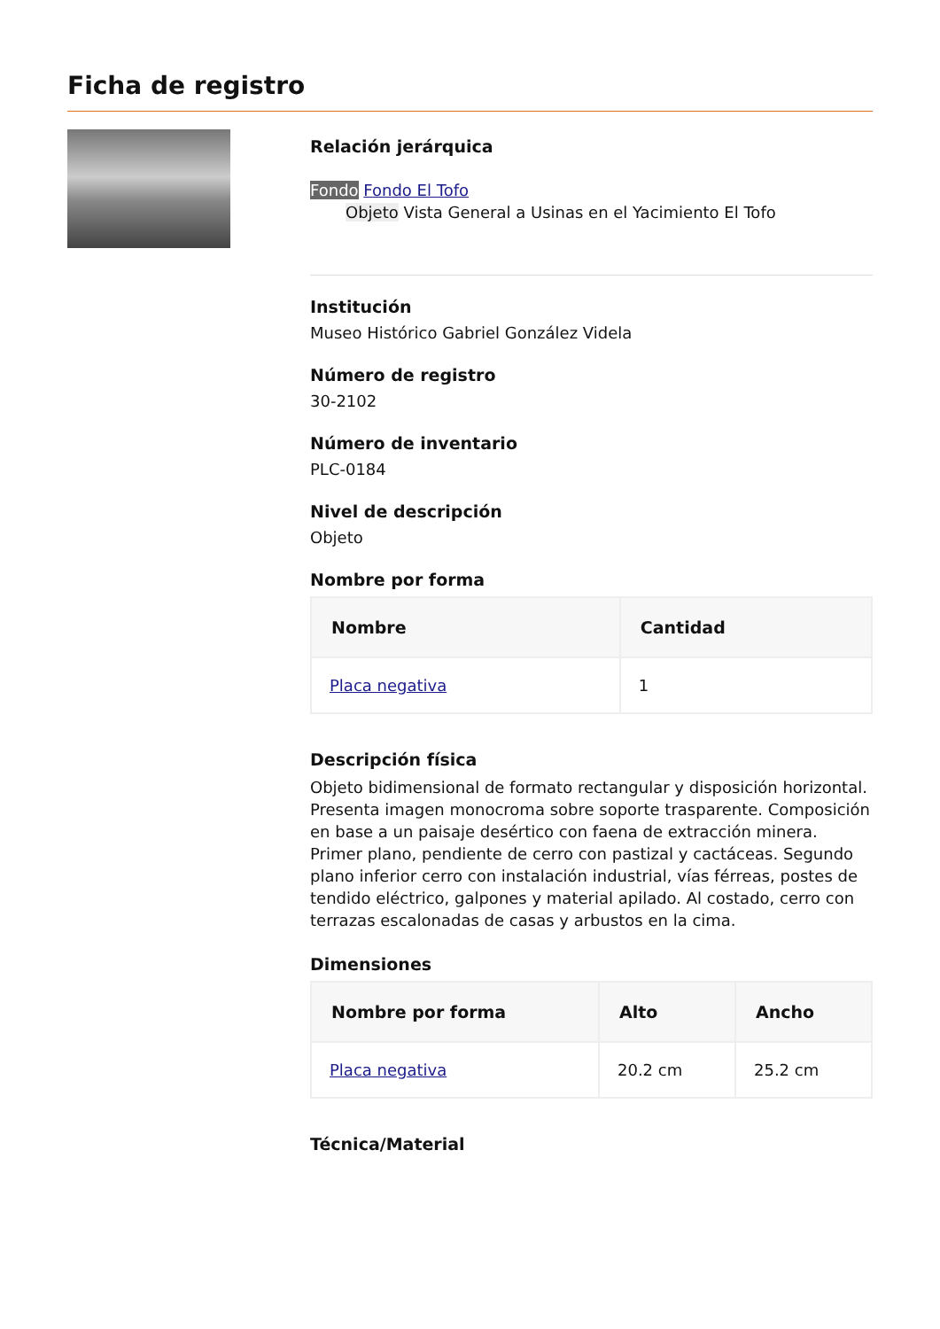Ficha de registro
Relación jerárquica
Fondo Fondo El Tofo
Objeto Vista General a Usinas en el Yacimiento El Tofo
Institución
Museo Histórico Gabriel González Videla
Número de registro
30-2102
Número de inventario
PLC-0184
Nivel de descripción
Objeto
Nombre por forma
| Nombre | Cantidad |
| --- | --- |
| Placa negativa | 1 |
Descripción física
Objeto bidimensional de formato rectangular y disposición horizontal. Presenta imagen monocroma sobre soporte trasparente. Composición en base a un paisaje desértico con faena de extracción minera. Primer plano, pendiente de cerro con pastizal y cactáceas. Segundo plano inferior cerro con instalación industrial, vías férreas, postes de tendido eléctrico, galpones y material apilado. Al costado, cerro con terrazas escalonadas de casas y arbustos en la cima.
Dimensiones
| Nombre por forma | Alto | Ancho |
| --- | --- | --- |
| Placa negativa | 20.2 cm | 25.2 cm |
Técnica/Material